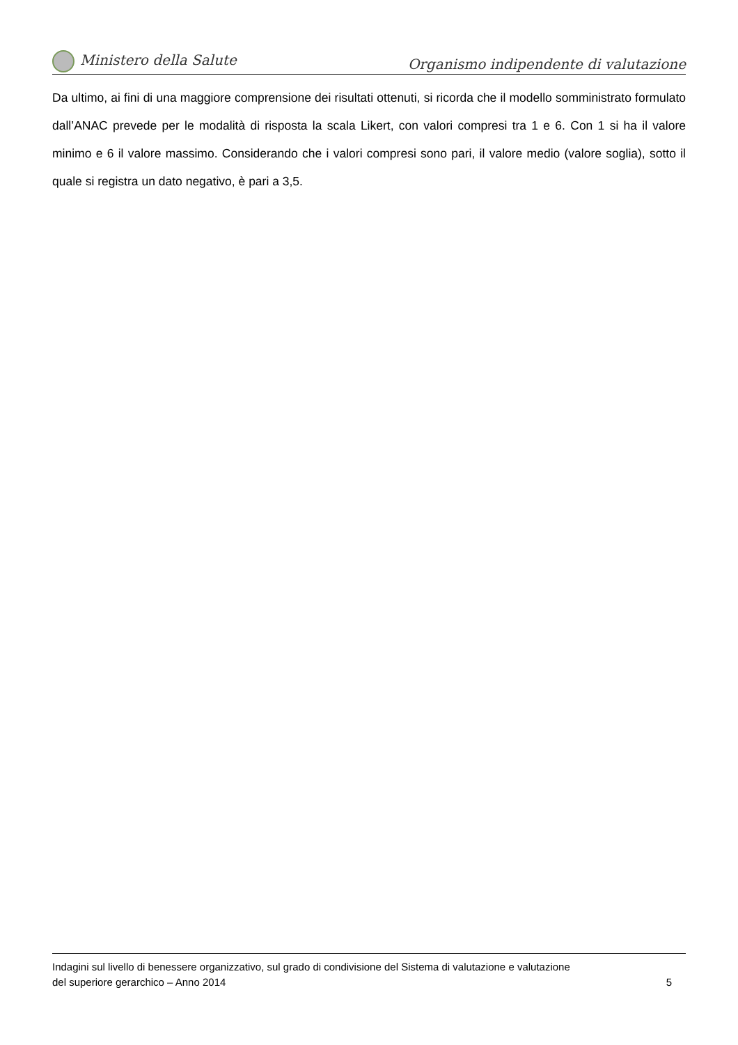Ministero della Salute
Organismo indipendente di valutazione
Da ultimo, ai fini di una maggiore comprensione dei risultati ottenuti, si ricorda che il modello somministrato formulato dall’ANAC prevede per le modalità di risposta la scala Likert, con valori compresi tra 1 e 6. Con 1 si ha il valore minimo e 6 il valore massimo. Considerando che i valori compresi sono pari, il valore medio (valore soglia), sotto il quale si registra un dato negativo, è pari a 3,5.
Indagini sul livello di benessere organizzativo, sul grado di condivisione del Sistema di valutazione e valutazione
del superiore gerarchico – Anno 2014 5